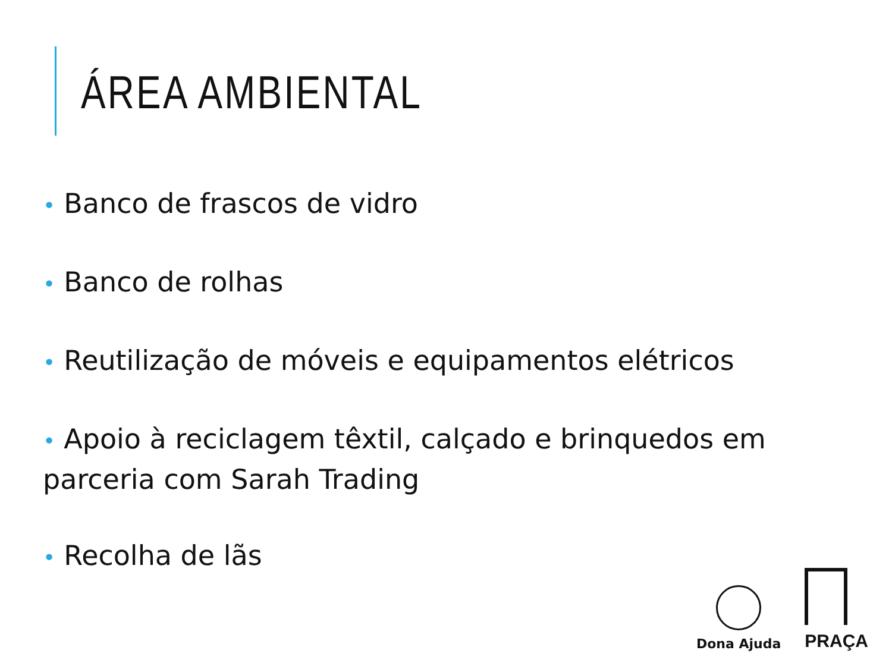ÁREA AMBIENTAL
• Banco de frascos de vidro
• Banco de rolhas
• Reutilização de móveis e equipamentos elétricos
• Apoio à reciclagem têxtil, calçado e brinquedos em parceria com Sarah Trading
• Recolha de lãs
Dona Ajuda
PRAÇA